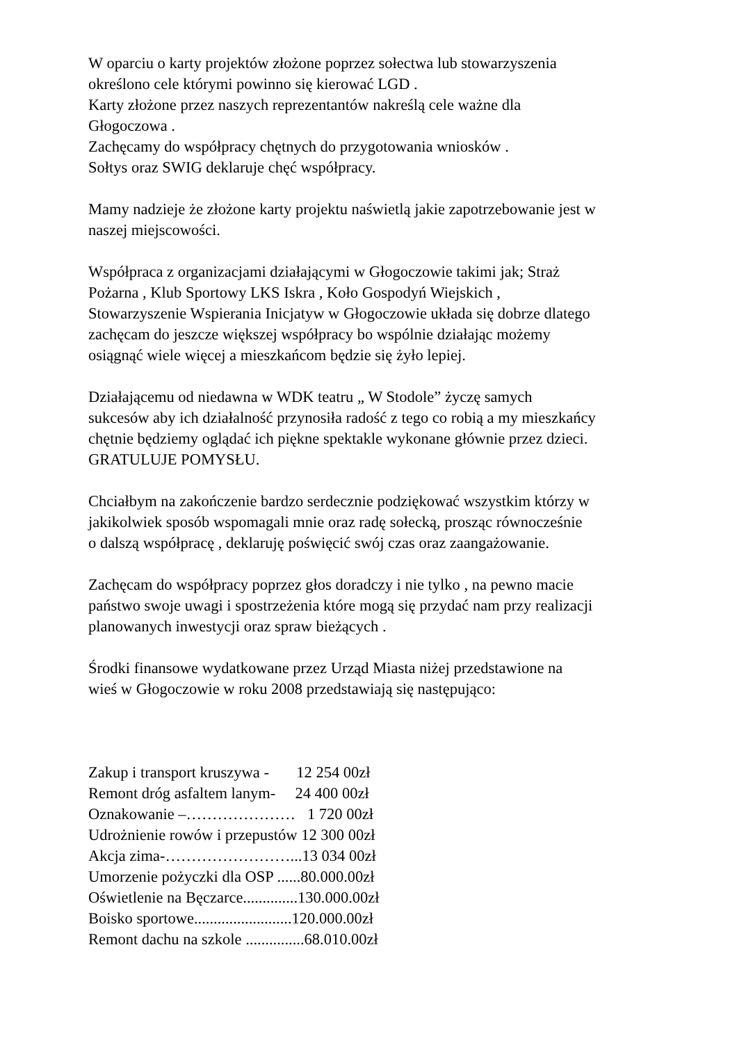W oparciu o karty projektów złożone poprzez sołectwa lub stowarzyszenia
określono cele którymi powinno się kierować LGD .
Karty złożone przez naszych reprezentantów nakreślą cele ważne dla
Głogoczowa .
Zachęcamy do współpracy chętnych do przygotowania wniosków .
Sołtys oraz SWIG deklaruje chęć współpracy.
Mamy nadzieje że złożone karty projektu naświetlą jakie zapotrzebowanie jest w
naszej miejscowości.
Współpraca z organizacjami działającymi w Głogoczowie takimi jak; Straż
Pożarna , Klub Sportowy LKS Iskra , Koło Gospodyń Wiejskich ,
Stowarzyszenie Wspierania Inicjatyw w Głogoczowie układa się dobrze dlatego
zachęcam do jeszcze większej współpracy bo wspólnie działając możemy
osiągnąć wiele więcej a mieszkańcom będzie się żyło lepiej.
Działającemu od niedawna w WDK teatru „ W Stodole” życzę samych
sukcesów aby ich działalność przynosiła radość z tego co robią a my mieszkańcy
chętnie będziemy oglądać ich piękne spektakle wykonane głównie przez dzieci.
GRATULUJE POMYSŁU.
Chciałbym na zakończenie bardzo serdecznie podziękować wszystkim którzy w
jakikolwiek sposób wspomagali mnie oraz radę sołecką, prosząc równocześnie
o dalszą współpracę , deklaruję poświęcić swój czas oraz zaangażowanie.
Zachęcam do współpracy poprzez głos doradczy i nie tylko , na pewno macie
państwo swoje uwagi i spostrzeżenia które mogą się przydać nam przy realizacji
planowanych inwestycji oraz spraw bieżących .
Środki finansowe wydatkowane przez Urząd Miasta niżej przedstawione na
wieś w Głogoczowie w roku 2008 przedstawiają się następująco:
Zakup i transport kruszywa - 12 254 00zł
Remont dróg asfaltem lanym- 24 400 00zł
Oznakowanie –………………… 1 720 00zł
Udrożnienie rowów i przepustów 12 300 00zł
Akcja zima-……………………...13 034 00zł
Umorzenie pożyczki dla OSP ......80.000.00zł
Oświetlenie na Bęczarce..............130.000.00zł
Boisko sportowe.........................120.000.00zł
Remont dachu na szkole ...............68.010.00zł